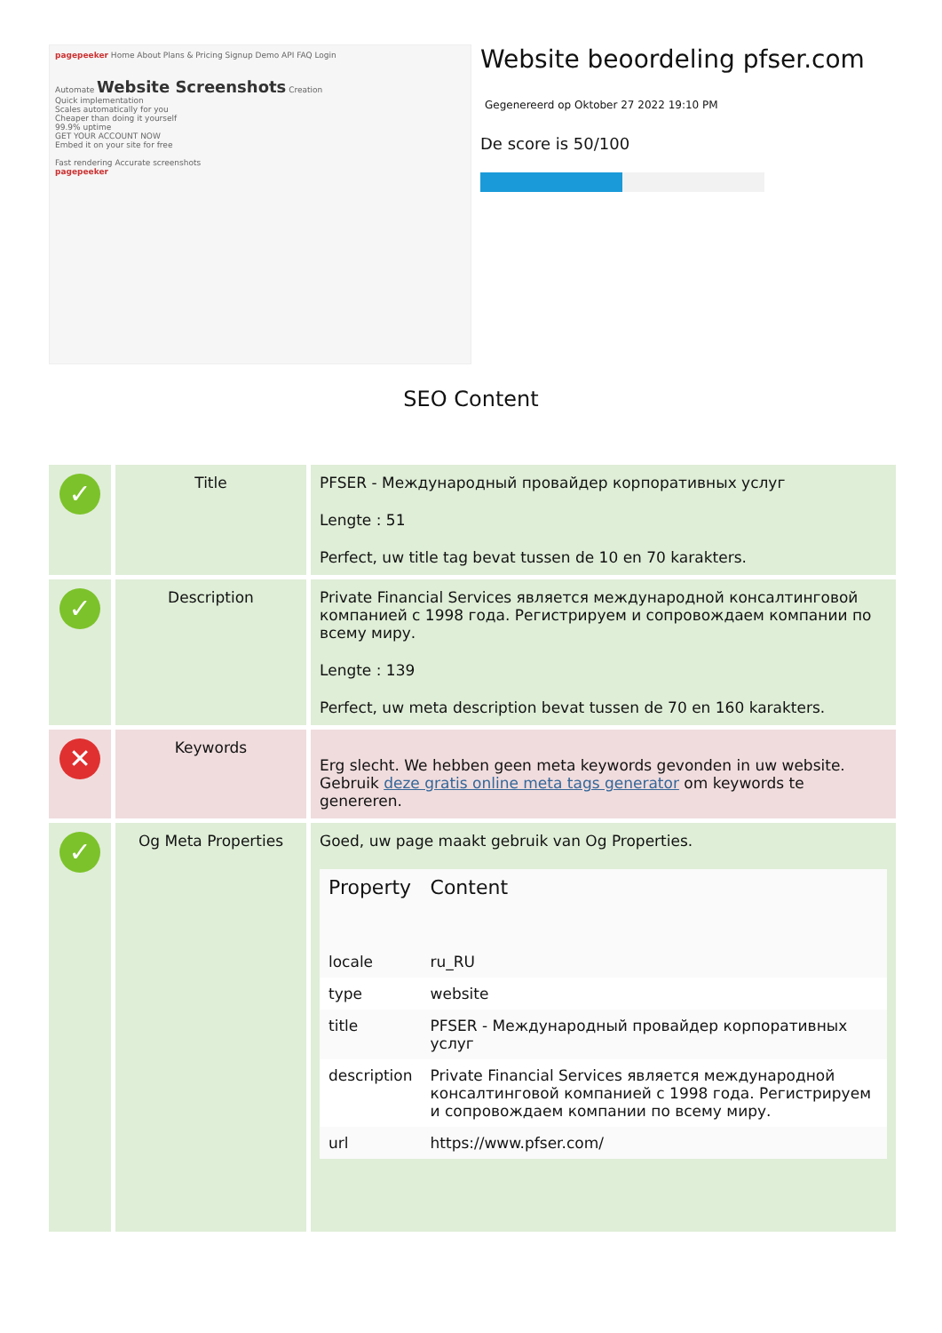pagepeeker Home About Plans & Pricing Signup Demo API FAQ Login
Automate Website Screenshots Creation
Quick implementation
Scales automatically for you
Cheaper than doing it yourself
99.9% uptime
GET YOUR ACCOUNT NOW
Embed it on your site for free
Fast rendering Accurate screenshots
pagepeeker
Website beoordeling pfser.com
Gegenereerd op Oktober 27 2022 19:10 PM
De score is 50/100
SEO Content
| ✓ | Title | PFSER - Международный провайдер корпоративных услуг Lengte : 51 Perfect, uw title tag bevat tussen de 10 en 70 karakters. |
| ✓ | Description | Private Financial Services является международной консалтинговой компанией с 1998 года. Регистрируем и сопровождаем компании по всему миру. Lengte : 139 Perfect, uw meta description bevat tussen de 70 en 160 karakters. |
| ✕ | Keywords | Erg slecht. We hebben geen meta keywords gevonden in uw website. Gebruik deze gratis online meta tags generator om keywords te genereren. |
| ✓ | Og Meta Properties | Goed, uw page maakt gebruik van Og Properties. / Property / Content / / --- / --- / / locale / ru_RU / / type / website / / title / PFSER - Международный провайдер корпоративных услуг / / description / Private Financial Services является международной консалтинговой компанией с 1998 года. Регистрируем и сопровождаем компании по всему миру. / / url / https://www.pfser.com/ / |